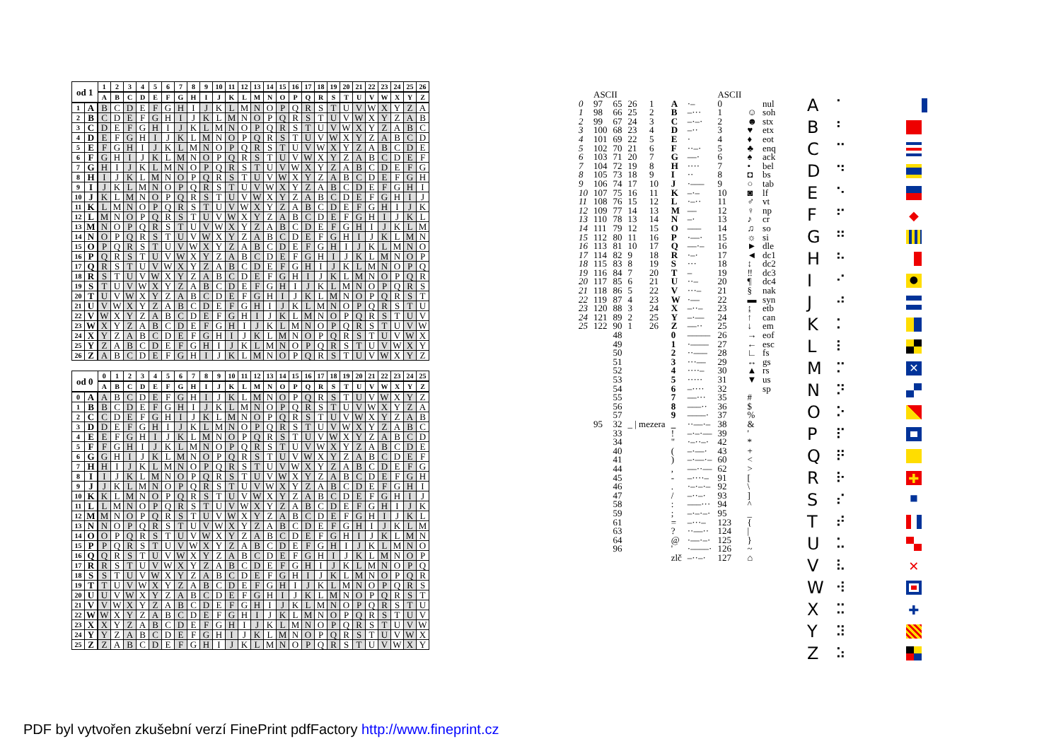| od 1 | | 1 | 2 | 3 | 4 | 5 | 6 | 7 | 8 | 9 | 10 | 11 | 12 | 13 | 14 | 15 | 16 | 17 | 18 | 19 | 20 | 21 | 22 | 23 | 24 | 25 | 26 |
| --- | --- | --- | --- | --- | --- | --- | --- | --- | --- | --- | --- | --- | --- | --- | --- | --- | --- | --- | --- | --- | --- | --- | --- | --- | --- | --- | --- |
| | | A | B | C | D | E | F | G | H | I | J | K | L | M | N | O | P | Q | R | S | T | U | V | W | X | Y | Z |
| 1 | A | B | C | D | E | F | G | H | I | J | K | L | M | N | O | P | Q | R | S | T | U | V | W | X | Y | Z | A |
| 2 | B | C | D | E | F | G | H | I | J | K | L | M | N | O | P | Q | R | S | T | U | V | W | X | Y | Z | A | B |
| 3 | C | D | E | F | G | H | I | J | K | L | M | N | O | P | Q | R | S | T | U | V | W | X | Y | Z | A | B | C |
| 4 | D | E | F | G | H | I | J | K | L | M | N | O | P | Q | R | S | T | U | V | W | X | Y | Z | A | B | C | D |
| 5 | E | F | G | H | I | J | K | L | M | N | O | P | Q | R | S | T | U | V | W | X | Y | Z | A | B | C | D | E |
| 6 | F | G | H | I | J | K | L | M | N | O | P | Q | R | S | T | U | V | W | X | Y | Z | A | B | C | D | E | F |
| 7 | G | H | I | J | K | L | M | N | O | P | Q | R | S | T | U | V | W | X | Y | Z | A | B | C | D | E | F | G |
| 8 | H | I | J | K | L | M | N | O | P | Q | R | S | T | U | V | W | X | Y | Z | A | B | C | D | E | F | G | H |
| 9 | I | J | K | L | M | N | O | P | Q | R | S | T | U | V | W | X | Y | Z | A | B | C | D | E | F | G | H | I |
| 10 | J | K | L | M | N | O | P | Q | R | S | T | U | V | W | X | Y | Z | A | B | C | D | E | F | G | H | I | J |
| 11 | K | L | M | N | O | P | Q | R | S | T | U | V | W | X | Y | Z | A | B | C | D | E | F | G | H | I | J | K |
| 12 | L | M | N | O | P | Q | R | S | T | U | V | W | X | Y | Z | A | B | C | D | E | F | G | H | I | J | K | L |
| 13 | M | N | O | P | Q | R | S | T | U | V | W | X | Y | Z | A | B | C | D | E | F | G | H | I | J | K | L | M |
| 14 | N | O | P | Q | R | S | T | U | V | W | X | Y | Z | A | B | C | D | E | F | G | H | I | J | K | L | M | N |
| 15 | O | P | Q | R | S | T | U | V | W | X | Y | Z | A | B | C | D | E | F | G | H | I | J | K | L | M | N | O |
| 16 | P | Q | R | S | T | U | V | W | X | Y | Z | A | B | C | D | E | F | G | H | I | J | K | L | M | N | O | P |
| 17 | Q | R | S | T | U | V | W | X | Y | Z | A | B | C | D | E | F | G | H | I | J | K | L | M | N | O | P | Q |
| 18 | R | S | T | U | V | W | X | Y | Z | A | B | C | D | E | F | G | H | I | J | K | L | M | N | O | P | Q | R |
| 19 | S | T | U | V | W | X | Y | Z | A | B | C | D | E | F | G | H | I | J | K | L | M | N | O | P | Q | R | S |
| 20 | T | U | V | W | X | Y | Z | A | B | C | D | E | F | G | H | I | J | K | L | M | N | O | P | Q | R | S | T |
| 21 | U | V | W | X | Y | Z | A | B | C | D | E | F | G | H | I | J | K | L | M | N | O | P | Q | R | S | T | U |
| 22 | V | W | X | Y | Z | A | B | C | D | E | F | G | H | I | J | K | L | M | N | O | P | Q | R | S | T | U | V |
| 23 | W | X | Y | Z | A | B | C | D | E | F | G | H | I | J | K | L | M | N | O | P | Q | R | S | T | U | V | W |
| 24 | X | Y | Z | A | B | C | D | E | F | G | H | I | J | K | L | M | N | O | P | Q | R | S | T | U | V | W | X |
| 25 | Y | Z | A | B | C | D | E | F | G | H | I | J | K | L | M | N | O | P | Q | R | S | T | U | V | W | X | Y |
| 26 | Z | A | B | C | D | E | F | G | H | I | J | K | L | M | N | O | P | Q | R | S | T | U | V | W | X | Y | Z |
| od 0 | | 0 | 1 | 2 | 3 | 4 | 5 | 6 | 7 | 8 | 9 | 10 | 11 | 12 | 13 | 14 | 15 | 16 | 17 | 18 | 19 | 20 | 21 | 22 | 23 | 24 | 25 |
| --- | --- | --- | --- | --- | --- | --- | --- | --- | --- | --- | --- | --- | --- | --- | --- | --- | --- | --- | --- | --- | --- | --- | --- | --- | --- | --- | --- |
| | | A | B | C | D | E | F | G | H | I | J | K | L | M | N | O | P | Q | R | S | T | U | V | W | X | Y | Z |
| 0 | A | A | B | C | D | E | F | G | H | I | J | K | L | M | N | O | P | Q | R | S | T | U | V | W | X | Y | Z |
| 1 | B | B | C | D | E | F | G | H | I | J | K | L | M | N | O | P | Q | R | S | T | U | V | W | X | Y | Z | A |
| 2 | C | C | D | E | F | G | H | I | J | K | L | M | N | O | P | Q | R | S | T | U | V | W | X | Y | Z | A | B |
| 3 | D | D | E | F | G | H | I | J | K | L | M | N | O | P | Q | R | S | T | U | V | W | X | Y | Z | A | B | C |
| 4 | E | E | F | G | H | I | J | K | L | M | N | O | P | Q | R | S | T | U | V | W | X | Y | Z | A | B | C | D |
| 5 | F | F | G | H | I | J | K | L | M | N | O | P | Q | R | S | T | U | V | W | X | Y | Z | A | B | C | D | E |
| 6 | G | G | H | I | J | K | L | M | N | O | P | Q | R | S | T | U | V | W | X | Y | Z | A | B | C | D | E | F |
| 7 | H | H | I | J | K | L | M | N | O | P | Q | R | S | T | U | V | W | X | Y | Z | A | B | C | D | E | F | G |
| 8 | I | I | J | K | L | M | N | O | P | Q | R | S | T | U | V | W | X | Y | Z | A | B | C | D | E | F | G | H |
| 9 | J | J | K | L | M | N | O | P | Q | R | S | T | U | V | W | X | Y | Z | A | B | C | D | E | F | G | H | I |
| 10 | K | K | L | M | N | O | P | Q | R | S | T | U | V | W | X | Y | Z | A | B | C | D | E | F | G | H | I | J |
| 11 | L | L | M | N | O | P | Q | R | S | T | U | V | W | X | Y | Z | A | B | C | D | E | F | G | H | I | J | K |
| 12 | M | M | N | O | P | Q | R | S | T | U | V | W | X | Y | Z | A | B | C | D | E | F | G | H | I | J | K | L |
| 13 | N | N | O | P | Q | R | S | T | U | V | W | X | Y | Z | A | B | C | D | E | F | G | H | I | J | K | L | M |
| 14 | O | O | P | Q | R | S | T | U | V | W | X | Y | Z | A | B | C | D | E | F | G | H | I | J | K | L | M | N |
| 15 | P | P | Q | R | S | T | U | V | W | X | Y | Z | A | B | C | D | E | F | G | H | I | J | K | L | M | N | O |
| 16 | Q | Q | R | S | T | U | V | W | X | Y | Z | A | B | C | D | E | F | G | H | I | J | K | L | M | N | O | P |
| 17 | R | R | S | T | U | V | W | X | Y | Z | A | B | C | D | E | F | G | H | I | J | K | L | M | N | O | P | Q |
| 18 | S | S | T | U | V | W | X | Y | Z | A | B | C | D | E | F | G | H | I | J | K | L | M | N | O | P | Q | R |
| 19 | T | T | U | V | W | X | Y | Z | A | B | C | D | E | F | G | H | I | J | K | L | M | N | O | P | Q | R | S |
| 20 | U | U | V | W | X | Y | Z | A | B | C | D | E | F | G | H | I | J | K | L | M | N | O | P | Q | R | S | T |
| 21 | V | V | W | X | Y | Z | A | B | C | D | E | F | G | H | I | J | K | L | M | N | O | P | Q | R | S | T | U |
| 22 | W | W | X | Y | Z | A | B | C | D | E | F | G | H | I | J | K | L | M | N | O | P | Q | R | S | T | U | V |
| 23 | X | X | Y | Z | A | B | C | D | E | F | G | H | I | J | K | L | M | N | O | P | Q | R | S | T | U | V | W |
| 24 | Y | Y | Z | A | B | C | D | E | F | G | H | I | J | K | L | M | N | O | P | Q | R | S | T | U | V | W | X |
| 25 | Z | Z | A | B | C | D | E | F | G | H | I | J | K | L | M | N | O | P | Q | R | S | T | U | V | W | X | Y |
| | ASCII | | | | | | ASCII | | |
| 0 | 97 | 65 | 26 | 1 | A | ·– | 0 | | nul |
| 1 | 98 | 66 | 25 | 2 | B | –··· | 1 | ☺ | soh |
| 2 | 99 | 67 | 24 | 3 | C | –·–· | 2 | ☻ | stx |
| 3 | 100 | 68 | 23 | 4 | D | –·· | 3 | ♥ | etx |
| 4 | 101 | 69 | 22 | 5 | E | · | 4 | ♦ | eot |
| 5 | 102 | 70 | 21 | 6 | F | ··–· | 5 | ♣ | enq |
| 6 | 103 | 71 | 20 | 7 | G | ––· | 6 | ♠ | ack |
| 7 | 104 | 72 | 19 | 8 | H | ···· | 7 | • | bel |
| 8 | 105 | 73 | 18 | 9 | I | ·· | 8 | ◘ | bs |
| 9 | 106 | 74 | 17 | 10 | J | ·––– | 9 | ○ | tab |
| 10 | 107 | 75 | 16 | 11 | K | –·– | 10 | ◙ | lf |
| 11 | 108 | 76 | 15 | 12 | L | ·–·· | 11 | ♂ | vt |
| 12 | 109 | 77 | 14 | 13 | M | –– | 12 | ♀ | np |
| 13 | 110 | 78 | 13 | 14 | N | –· | 13 | ♪ | cr |
| 14 | 111 | 79 | 12 | 15 | O | ––– | 14 | ♫ | so |
| 15 | 112 | 80 | 11 | 16 | P | ·––· | 15 | ☼ | si |
| 16 | 113 | 81 | 10 | 17 | Q | ––·– | 16 | ► | dle |
| 17 | 114 | 82 | 9 | 18 | R | ·–· | 17 | ◄ | dc1 |
| 18 | 115 | 83 | 8 | 19 | S | ··· | 18 | ↕ | dc2 |
| 19 | 116 | 84 | 7 | 20 | T | – | 19 | ‼ | dc3 |
| 20 | 117 | 85 | 6 | 21 | U | ··– | 20 | ¶ | dc4 |
| 21 | 118 | 86 | 5 | 22 | V | ···– | 21 | § | nak |
| 22 | 119 | 87 | 4 | 23 | W | ·–– | 22 | ▬ | syn |
| 23 | 120 | 88 | 3 | 24 | X | –··– | 23 | ↨ | etb |
| 24 | 121 | 89 | 2 | 25 | Y | –·–– | 24 | ↑ | can |
| 25 | 122 | 90 | 1 | 26 | Z | ––·· | 25 | ↓ | em |
| | | 48 | | | 0 | ––––– | 26 | → | eof |
| | | 49 | | | 1 | ·–––– | 27 | ← | esc |
| | | 50 | | | 2 | ··––– | 28 | ∟ | fs |
| | | 51 | | | 3 | ···–– | 29 | ↔ | gs |
| | | 52 | | | 4 | ····– | 30 | ▲ | rs |
| | | 53 | | | 5 | ····· | 31 | ▼ | us |
| | | 54 | | | 6 | –···· | 32 | | sp |
| | | 55 | | | 7 | ––··· | 35 | # | |
| | | 56 | | | 8 | –––·· | 36 | $ | |
| | | 57 | | | 9 | ––––· | 37 | % | |
| | 95 | 32 | _ / mezera | | _ | ··––·– | 38 | & | |
| | | 33 | | | ! | –·–·–– | 39 | ' | |
| | | 34 | | | " | ·–··–· | 42 | * | |
| | | 40 | | | ( | –·––· | 43 | + | |
| | | 41 | | | ) | –·––·– | 60 | < | |
| | | 44 | | | , | ––··–– | 62 | > | |
| | | 45 | | | - | –····– | 91 | [ | |
| | | 46 | | | . | ·–·–·– | 92 | \ | |
| | | 47 | | | / | –··–· | 93 | ] | |
| | | 58 | | | : | –––··· | 94 | ^ | |
| | | 59 | | | ; | –·–·–· | 95 | _ | |
| | | 61 | | | = | –···– | 123 | { | |
| | | 63 | | | ? | ··––·· | 124 | / | |
| | | 64 | | | @ | ·––·–· | 125 | } | |
| | | 96 | | | ' | ·––––· | 126 | ~ | |
| | | | | | zlč | –··–· | 127 | ⌂ | |
A ⠁
B ⠃
C ⠉
D ⠙
E ⠑
F ⠋ ◆
G ⠛
H ⠓
I ⠊ ●
J ⠚
K ⠅
L ⠇
M ⠍ ✕
N ⠝
O ⠕
P ⠏
Q ⠟
R ⠗ ✚
S ⠎ ■
T ⠞
U ⠥
V ⠧ ✕
W ⠺
X ⠭ ✚
Y ⠽
Z ⠵
PDF byl vytvořen zkušební verzí FinePrint pdfFactory http://www.fineprint.cz